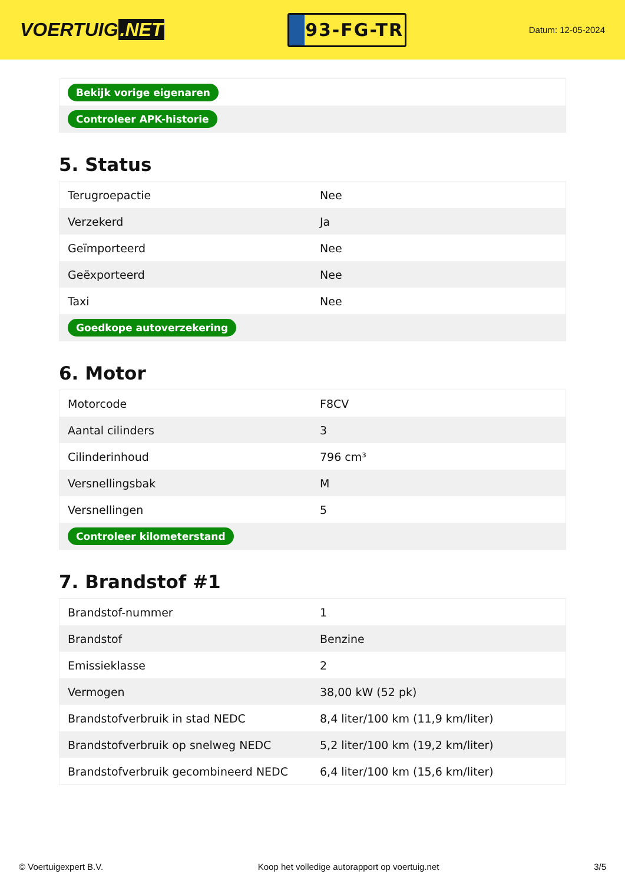VOERTUIG.NET
93-FG-TR
Datum: 12-05-2024
| Bekijk vorige eigenaren |
| Controleer APK-historie |
5. Status
| Terugroepactie | Nee |
| Verzekerd | Ja |
| Geïmporteerd | Nee |
| Geëxporteerd | Nee |
| Taxi | Nee |
| Goedkope autoverzekering | |
6. Motor
| Motorcode | F8CV |
| Aantal cilinders | 3 |
| Cilinderinhoud | 796 cm³ |
| Versnellingsbak | M |
| Versnellingen | 5 |
| Controleer kilometerstand | |
7. Brandstof #1
| Brandstof-nummer | 1 |
| Brandstof | Benzine |
| Emissieklasse | 2 |
| Vermogen | 38,00 kW (52 pk) |
| Brandstofverbruik in stad NEDC | 8,4 liter/100 km (11,9 km/liter) |
| Brandstofverbruik op snelweg NEDC | 5,2 liter/100 km (19,2 km/liter) |
| Brandstofverbruik gecombineerd NEDC | 6,4 liter/100 km (15,6 km/liter) |
© Voertuigexpert B.V. Koop het volledige autorapport op voertuig.net 3/5